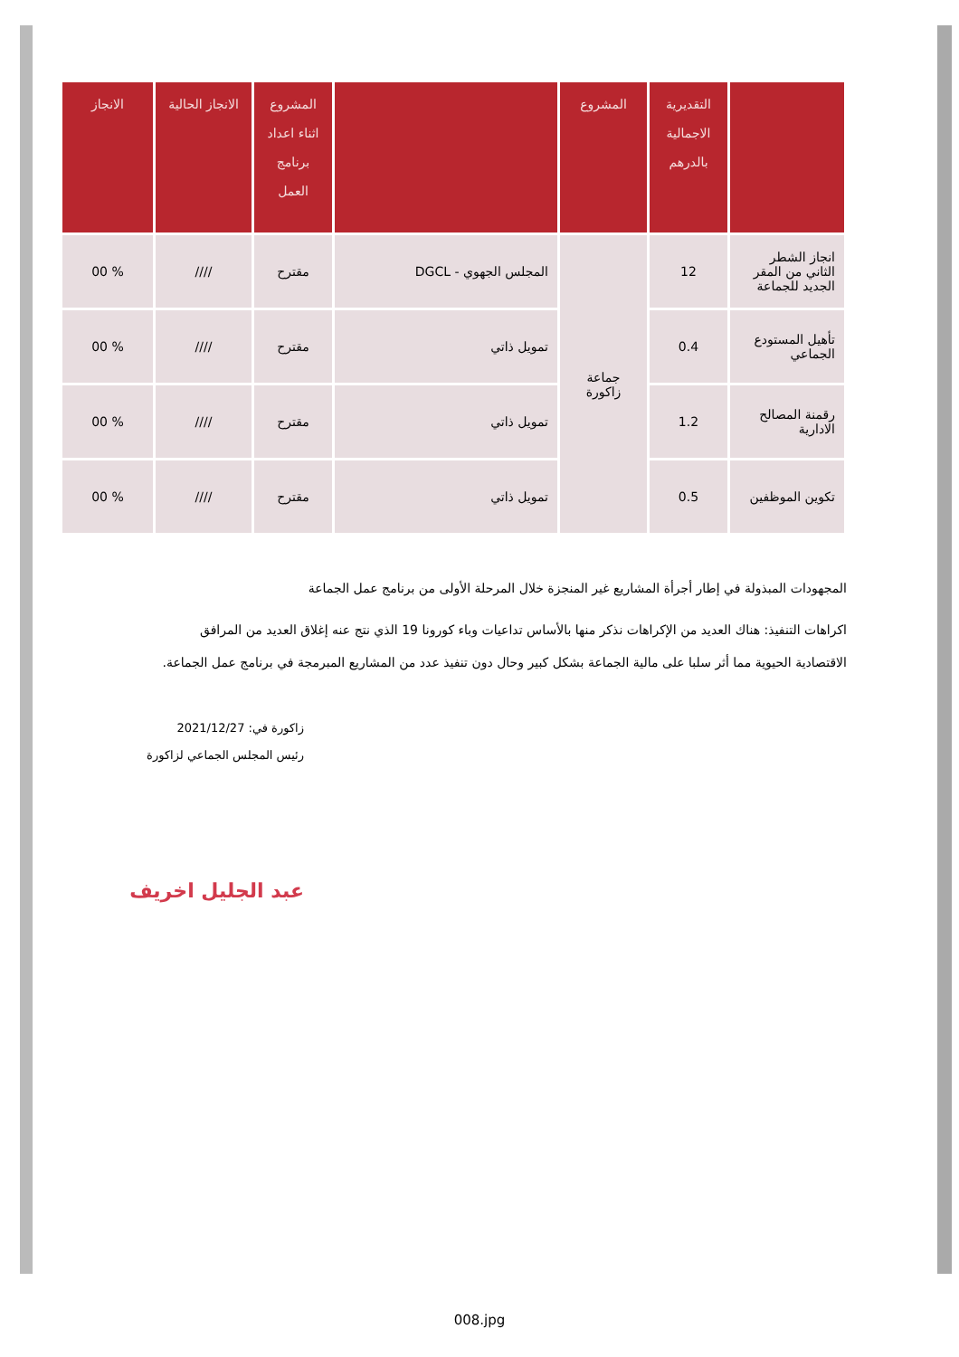| | التقديرية الاجمالية بالدرهم | المشروع | | المشروع اثناء اعداد برنامج العمل | الانجاز الحالية | الانجاز |
| --- | --- | --- | --- | --- | --- | --- |
| انجاز الشطر الثاني من المقر الجديد للجماعة | 12 | جماعة زاكورة | المجلس الجهوي - DGCL | مقترح | //// | % 00 |
| تأهيل المستودع الجماعي | 0.4 | | تمويل ذاتي | مقترح | //// | % 00 |
| رقمنة المصالح الادارية | 1.2 | | تمويل ذاتي | مقترح | //// | % 00 |
| تكوين الموظفين | 0.5 | | تمويل ذاتي | مقترح | //// | % 00 |
المجهودات المبذولة في إطار أجرأة المشاريع غير المنجزة خلال المرحلة الأولى من برنامج عمل الجماعة
اكراهات التنفيذ: هناك العديد من الإكراهات نذكر منها بالأساس تداعيات وباء كورونا 19 الذي نتج عنه إغلاق العديد من المرافق الاقتصادية الحيوية مما أثر سلبا على مالية الجماعة بشكل كبير وحال دون تنفيذ عدد من المشاريع المبرمجة في برنامج عمل الجماعة.
زاكورة في: 2021/12/27
رئيس المجلس الجماعي لزاكورة
عبد الجليل اخريف
008.jpg